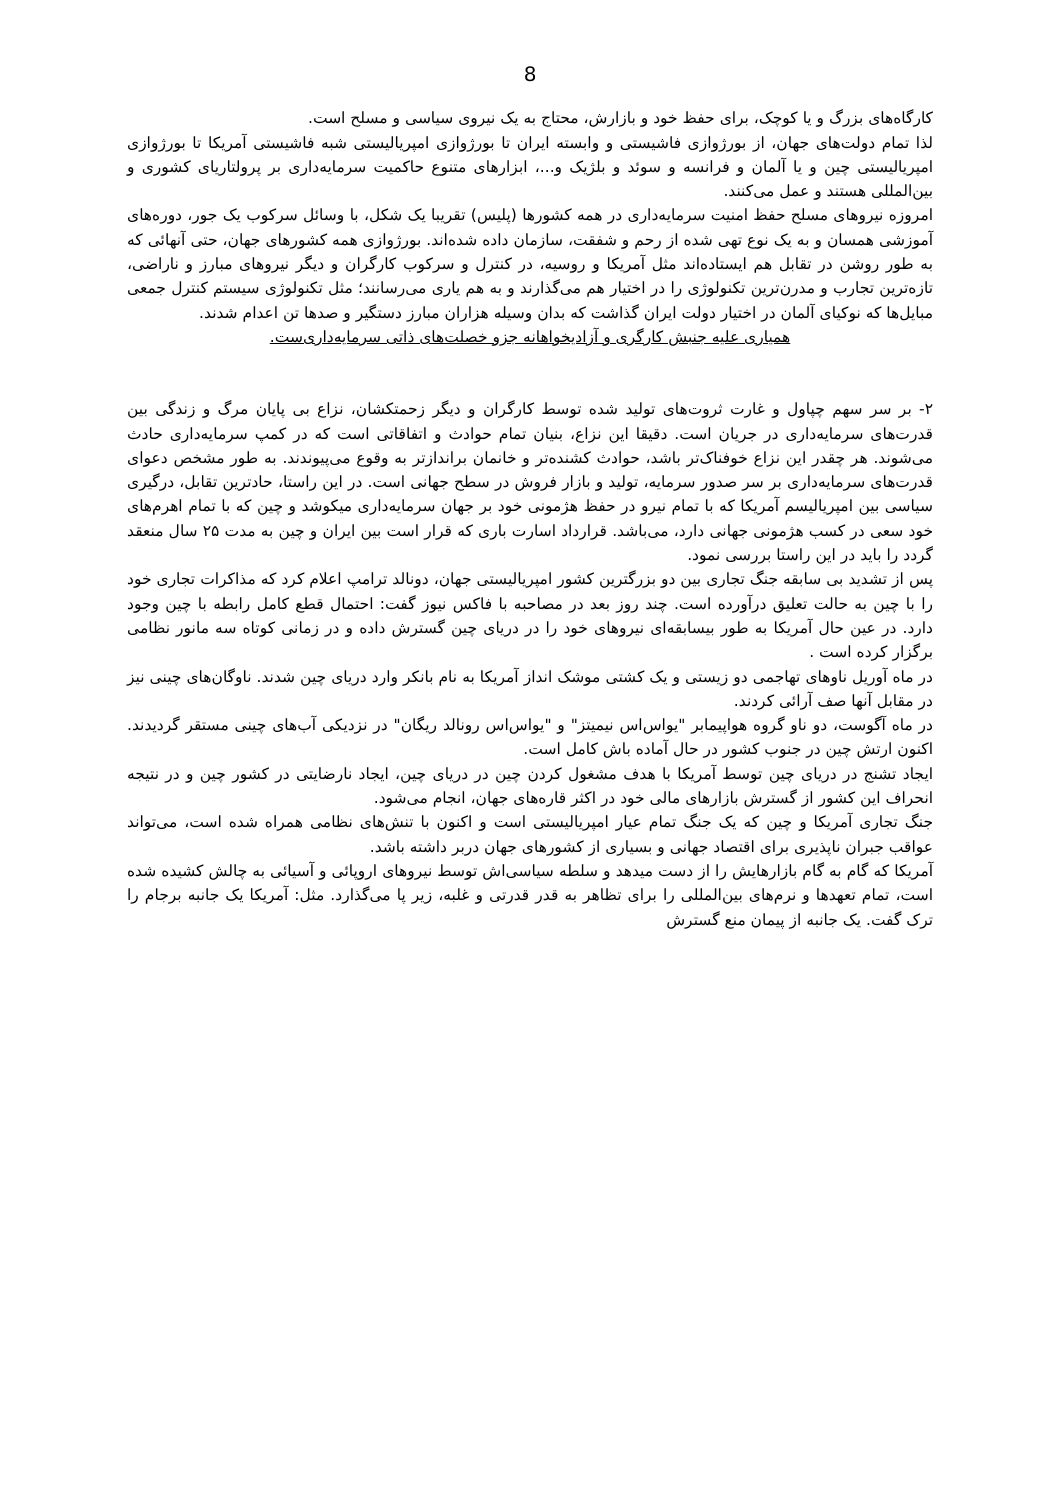8
کارگاه‌های بزرگ و یا کوچک، برای حفظ خود و بازارش، محتاج به یک نیروی سیاسی و مسلح است.
لذا تمام دولت‌های جهان، از بورژوازی فاشیستی و وابسته ایران تا بورژوازی امپریالیستی شبه فاشیستی آمریکا تا بورژوازی امپریالیستی چین و یا آلمان و فرانسه و سوئد و بلژیک و...، ابزارهای متنوع حاکمیت سرمایه‌داری بر پرولتاریای کشوری و بین‌المللی هستند و عمل می‌کنند.
امروزه نیروهای مسلح حفظ امنیت سرمایه‌داری در همه کشورها (پلیس) تقریبا یک شکل، با وسائل سرکوب یک جور، دوره‌های آموزشی همسان و به یک نوع تهی شده از رحم و شفقت، سازمان داده شده‌اند. بورژوازی همه کشورهای جهان، حتی آنهائی که به طور روشن در تقابل هم ایستاده‌اند مثل آمریکا و روسیه، در کنترل و سرکوب کارگران و دیگر نیروهای مبارز و ناراضی، تازه‌ترین تجارب و مدرن‌ترین تکنولوژی را در اختیار هم می‌گذارند و به هم یاری می‌رسانند؛ مثل تکنولوژی سیستم کنترل جمعی مبایل‌ها که نوکیای آلمان در اختیار دولت ایران گذاشت که بدان وسیله هزاران مبارز دستگیر و صدها تن اعدام شدند.
همیاری علیه جنبش کارگری و آزادیخواهانه جزو خصلت‌های ذاتی سرمایه‌داری‌ست.
۲- بر سر سهم چپاول و غارت ثروت‌های تولید شده توسط کارگران و دیگر زحمتکشان، نزاع بی پایان مرگ و زندگی بین قدرت‌های سرمایه‌داری در جریان است. دقیقا این نزاع، بنیان تمام حوادث و اتفاقاتی است که در کمپ سرمایه‌داری حادث می‌شوند. هر چقدر این نزاع خوفناک‌تر باشد، حوادث کشنده‌تر و خانمان براندازتر به وقوع می‌پیوندند. به طور مشخص دعوای قدرت‌های سرمایه‌داری بر سر صدور سرمایه، تولید و بازار فروش در سطح جهانی است. در این راستا، حادترین تقابل، درگیری سیاسی بین امپریالیسم آمریکا که با تمام نیرو در حفظ هژمونی خود بر جهان سرمایه‌داری میکوشد و چین که با تمام اهرم‌های خود سعی در کسب هژمونی جهانی دارد، می‌باشد. قرارداد اسارت باری که قرار است بین ایران و چین به مدت ۲۵ سال منعقد گردد را باید در این راستا بررسی نمود.
پس از تشدید بی سابقه جنگ تجاری بین دو بزرگترین کشور امپریالیستی جهان، دونالد ترامپ اعلام کرد که مذاکرات تجاری خود را با چین به حالت تعلیق درآورده است. چند روز بعد در مصاحبه با فاکس نیوز گفت: احتمال قطع کامل رابطه با چین وجود دارد. در عین حال آمریکا به طور بیسابقه‌ای نیروهای خود را در دریای چین گسترش داده و در زمانی کوتاه سه مانور نظامی برگزار کرده است .
در ماه آوریل ناوهای تهاجمی دو زیستی و یک کشتی موشک انداز آمریکا به نام بانکر وارد دریای چین شدند. ناوگان‌های چینی نیز در مقابل آنها صف آرائی کردند.
در ماه آگوست، دو ناو گروه هواپیمابر "یواس‌اس نیمیتز" و "یواس‌اس رونالد ریگان" در نزدیکی آب‌های چینی مستقر گردیدند. اکنون ارتش چین در جنوب کشور در حال آماده باش کامل است.
ایجاد تشنج در دریای چین توسط آمریکا با هدف مشغول کردن چین در دریای چین، ایجاد نارضایتی در کشور چین و در نتیجه انحراف این کشور از گسترش بازارهای مالی خود در اکثر قاره‌های جهان، انجام می‌شود.
جنگ تجاری آمریکا و چین که یک جنگ تمام عیار امپریالیستی است و اکنون با تنش‌های نظامی همراه شده است، می‌تواند عواقب جبران ناپذیری برای اقتصاد جهانی و بسیاری از کشورهای جهان دربر داشته باشد.
آمریکا که گام به گام بازارهایش را از دست میدهد و سلطه سیاسی‌اش توسط نیروهای اروپائی و آسیائی به چالش کشیده شده است، تمام تعهدها و نرم‌های بین‌المللی را برای تظاهر به قدر قدرتی و غلبه، زیر پا می‌گذارد. مثل: آمریکا یک جانبه برجام را ترک گفت. یک جانبه از پیمان منع گسترش